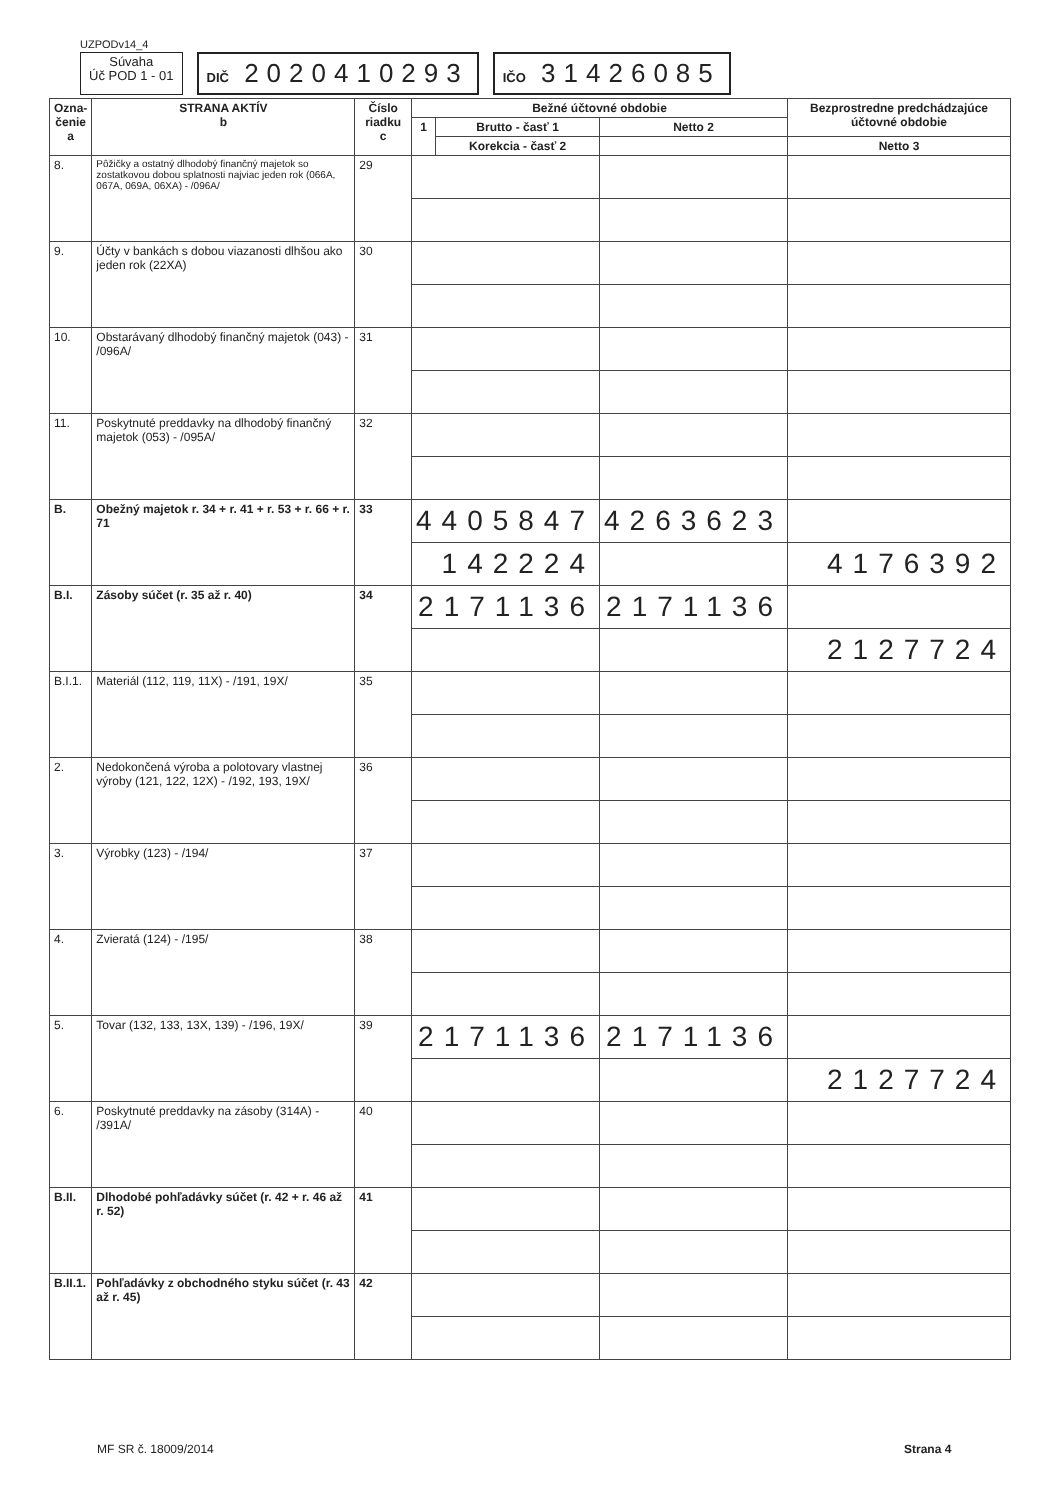UZPODv14_4
Súvaha
Úč POD 1 - 01
DIČ 2020410293
IČO 31426085
| Ozna- čenie a | STRANA AKTÍV b | Číslo riadku c | Bežné účtovné obdobie | | | Bezprostredne predchádzajúce účtovné obdobie | |
| --- | --- | --- | --- | --- | --- | --- | --- |
| | | | 1 | Brutto - časť 1 | Netto 2 | | |
| | | | | Korekcia - časť 2 | | Netto 3 | |
| 8. | Pôžičky a ostatný dlhodobý finančný majetok so zostatkovou dobou splatnosti najviac jeden rok (066A, 067A, 069A, 06XA) - /096A/ | 29 | | | | | |
| 9. | Účty v bankách s dobou viazanosti dlhšou ako jeden rok (22XA) | 30 | | | | | |
| 10. | Obstarávaný dlhodobý finančný majetok (043) - /096A/ | 31 | | | | | |
| 11. | Poskytnuté preddavky na dlhodobý finančný majetok (053) - /095A/ | 32 | | | | | |
| B. | Obežný majetok r. 34 + r. 41 + r. 53 + r. 66 + r. 71 | 33 | 4405847 | | 4263623 | | |
| | | | 142224 | | | 4176392 | |
| B.I. | Zásoby súčet (r. 35 až r. 40) | 34 | 2171136 | | 2171136 | | |
| | | | | | | 2127724 | |
| B.I.1. | Materiál (112, 119, 11X) - /191, 19X/ | 35 | | | | | |
| 2. | Nedokončená výroba a polotovary vlastnej výroby (121, 122, 12X) - /192, 193, 19X/ | 36 | | | | | |
| 3. | Výrobky (123) - /194/ | 37 | | | | | |
| 4. | Zvieratá (124) - /195/ | 38 | | | | | |
| 5. | Tovar (132, 133, 13X, 139) - /196, 19X/ | 39 | 2171136 | | 2171136 | | |
| | | | | | | 2127724 | |
| 6. | Poskytnuté preddavky na zásoby (314A) - /391A/ | 40 | | | | | |
| B.II. | Dlhodobé pohľadávky súčet (r. 42 + r. 46 až r. 52) | 41 | | | | | |
| B.II.1. | Pohľadávky z obchodného styku súčet (r. 43 až r. 45) | 42 | | | | | |
MF SR č. 18009/2014 Strana 4